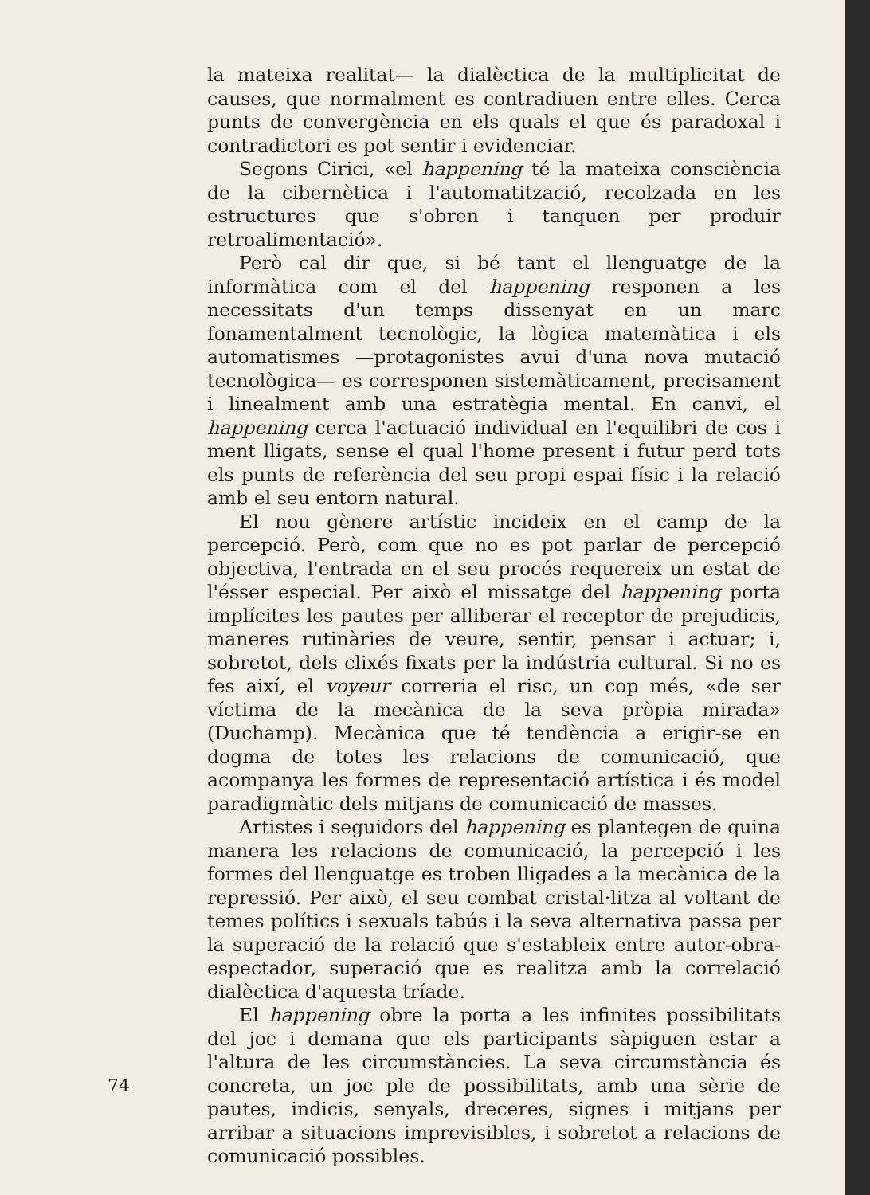la mateixa realitat— la dialèctica de la multiplicitat de causes, que normalment es contradiuen entre elles. Cerca punts de convergència en els quals el que és paradoxal i contradictori es pot sentir i evidenciar.
Segons Cirici, «el happening té la mateixa consciència de la cibernètica i l'automatització, recolzada en les estructures que s'obren i tanquen per produir retroalimentació».
Però cal dir que, si bé tant el llenguatge de la informàtica com el del happening responen a les necessitats d'un temps dissenyat en un marc fonamentalment tecnològic, la lògica matemàtica i els automatismes —protagonistes avui d'una nova mutació tecnològica— es corresponen sistemàticament, precisament i linealment amb una estratègia mental. En canvi, el happening cerca l'actuació individual en l'equilibri de cos i ment lligats, sense el qual l'home present i futur perd tots els punts de referència del seu propi espai físic i la relació amb el seu entorn natural.
El nou gènere artístic incideix en el camp de la percepció. Però, com que no es pot parlar de percepció objectiva, l'entrada en el seu procés requereix un estat de l'ésser especial. Per això el missatge del happening porta implícites les pautes per alliberar el receptor de prejudicis, maneres rutinàries de veure, sentir, pensar i actuar; i, sobretot, dels clixés fixats per la indústria cultural. Si no es fes així, el voyeur correria el risc, un cop més, «de ser víctima de la mecànica de la seva pròpia mirada» (Duchamp). Mecànica que té tendència a erigir-se en dogma de totes les relacions de comunicació, que acompanya les formes de representació artística i és model paradigmàtic dels mitjans de comunicació de masses.
Artistes i seguidors del happening es plantegen de quina manera les relacions de comunicació, la percepció i les formes del llenguatge es troben lligades a la mecànica de la repressió. Per això, el seu combat cristal·litza al voltant de temes polítics i sexuals tabús i la seva alternativa passa per la superació de la relació que s'estableix entre autor-obra-espectador, superació que es realitza amb la correlació dialèctica d'aquesta tríade.
El happening obre la porta a les infinites possibilitats del joc i demana que els participants sàpiguen estar a l'altura de les circumstàncies. La seva circumstància és concreta, un joc ple de possibilitats, amb una sèrie de pautes, indicis, senyals, dreceres, signes i mitjans per arribar a situacions imprevisibles, i sobretot a relacions de comunicació possibles.
74